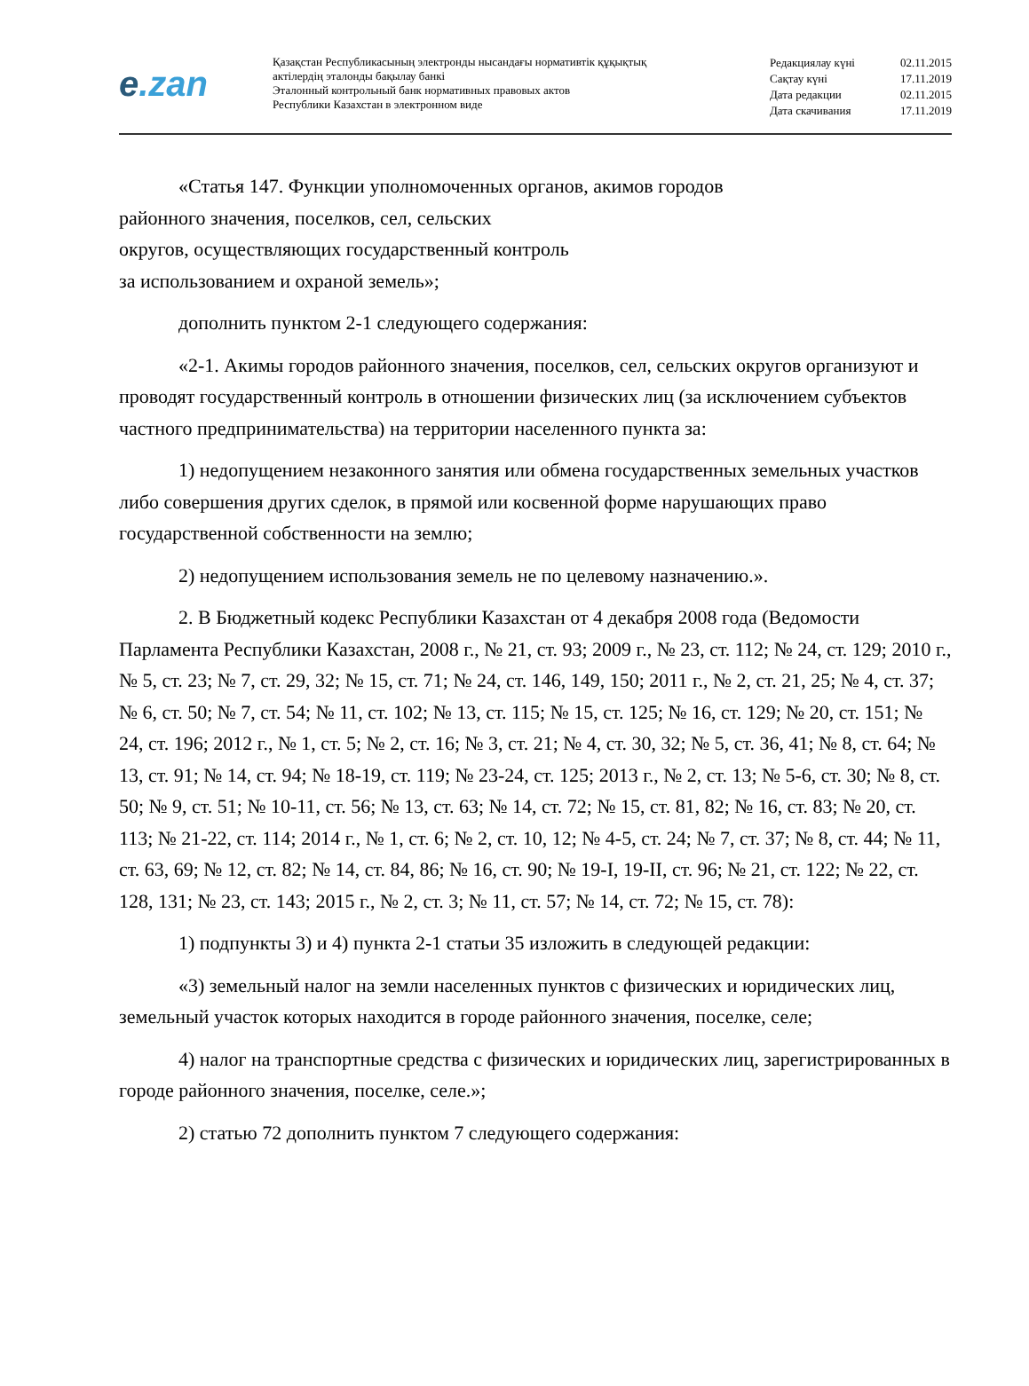e.zan
Қазақстан Республикасының электронды нысандағы нормативтік құқықтық
актілердің эталонды бақылау банкі
Эталонный контрольный банк нормативных правовых актов
Республики Казахстан в электронном виде
Редакциялау күні 02.11.2015
Сақтау күні 17.11.2019
Дата редакции 02.11.2015
Дата скачивания 17.11.2019
«Статья 147. Функции уполномоченных органов, акимов городов
районного значения, поселков, сел, сельских
округов, осуществляющих государственный контроль
за использованием и охраной земель»;
дополнить пунктом 2-1 следующего содержания:
«2-1. Акимы городов районного значения, поселков, сел, сельских округов организуют и проводят государственный контроль в отношении физических лиц (за исключением субъектов частного предпринимательства) на территории населенного пункта за:
1) недопущением незаконного занятия или обмена государственных земельных участков либо совершения других сделок, в прямой или косвенной форме нарушающих право государственной собственности на землю;
2) недопущением использования земель не по целевому назначению.».
2. В Бюджетный кодекс Республики Казахстан от 4 декабря 2008 года (Ведомости Парламента Республики Казахстан, 2008 г., № 21, ст. 93; 2009 г., № 23, ст. 112; № 24, ст. 129; 2010 г., № 5, ст. 23; № 7, ст. 29, 32; № 15, ст. 71; № 24, ст. 146, 149, 150; 2011 г., № 2, ст. 21, 25; № 4, ст. 37; № 6, ст. 50; № 7, ст. 54; № 11, ст. 102; № 13, ст. 115; № 15, ст. 125; № 16, ст. 129; № 20, ст. 151; № 24, ст. 196; 2012 г., № 1, ст. 5; № 2, ст. 16; № 3, ст. 21; № 4, ст. 30, 32; № 5, ст. 36, 41; № 8, ст. 64; № 13, ст. 91; № 14, ст. 94; № 18-19, ст. 119; № 23-24, ст. 125; 2013 г., № 2, ст. 13; № 5-6, ст. 30; № 8, ст. 50; № 9, ст. 51; № 10-11, ст. 56; № 13, ст. 63; № 14, ст. 72; № 15, ст. 81, 82; № 16, ст. 83; № 20, ст. 113; № 21-22, ст. 114; 2014 г., № 1, ст. 6; № 2, ст. 10, 12; № 4-5, ст. 24; № 7, ст. 37; № 8, ст. 44; № 11, ст. 63, 69; № 12, ст. 82; № 14, ст. 84, 86; № 16, ст. 90; № 19-I, 19-II, ст. 96; № 21, ст. 122; № 22, ст. 128, 131; № 23, ст. 143; 2015 г., № 2, ст. 3; № 11, ст. 57; № 14, ст. 72; № 15, ст. 78):
1) подпункты 3) и 4) пункта 2-1 статьи 35 изложить в следующей редакции:
«3) земельный налог на земли населенных пунктов с физических и юридических лиц, земельный участок которых находится в городе районного значения, поселке, селе;
4) налог на транспортные средства с физических и юридических лиц, зарегистрированных в городе районного значения, поселке, селе.»;
2) статью 72 дополнить пунктом 7 следующего содержания: